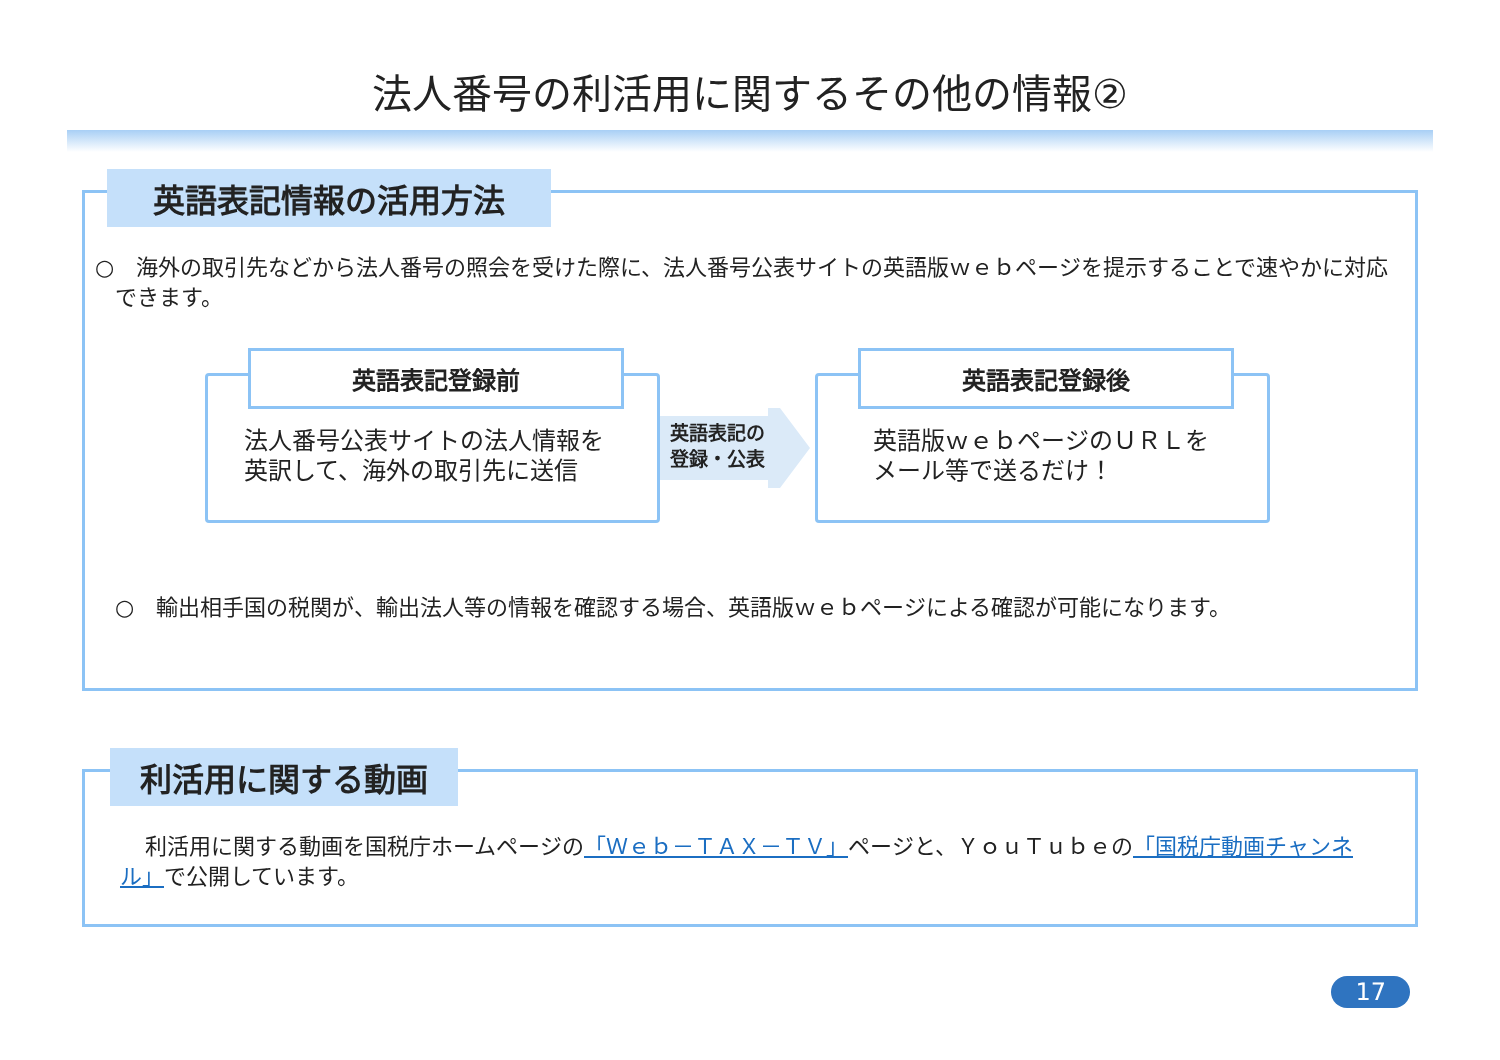法人番号の利活用に関するその他の情報②
英語表記情報の活用方法
○　海外の取引先などから法人番号の照会を受けた際に、法人番号公表サイトの英語版ｗｅｂページを提示することで速やかに対応できます。
英語表記登録前
法人番号公表サイトの法人情報を
英訳して、海外の取引先に送信
英語表記の
登録・公表
英語表記登録後
英語版ｗｅｂページのＵＲＬを
メール等で送るだけ！
○　輸出相手国の税関が、輸出法人等の情報を確認する場合、英語版ｗｅｂページによる確認が可能になります。
利活用に関する動画
利活用に関する動画を国税庁ホームページの「Ｗｅｂ－ＴＡＸ－ＴＶ」ページと、ＹｏｕＴｕｂｅの「国税庁動画チャンネル」で公開しています。
17